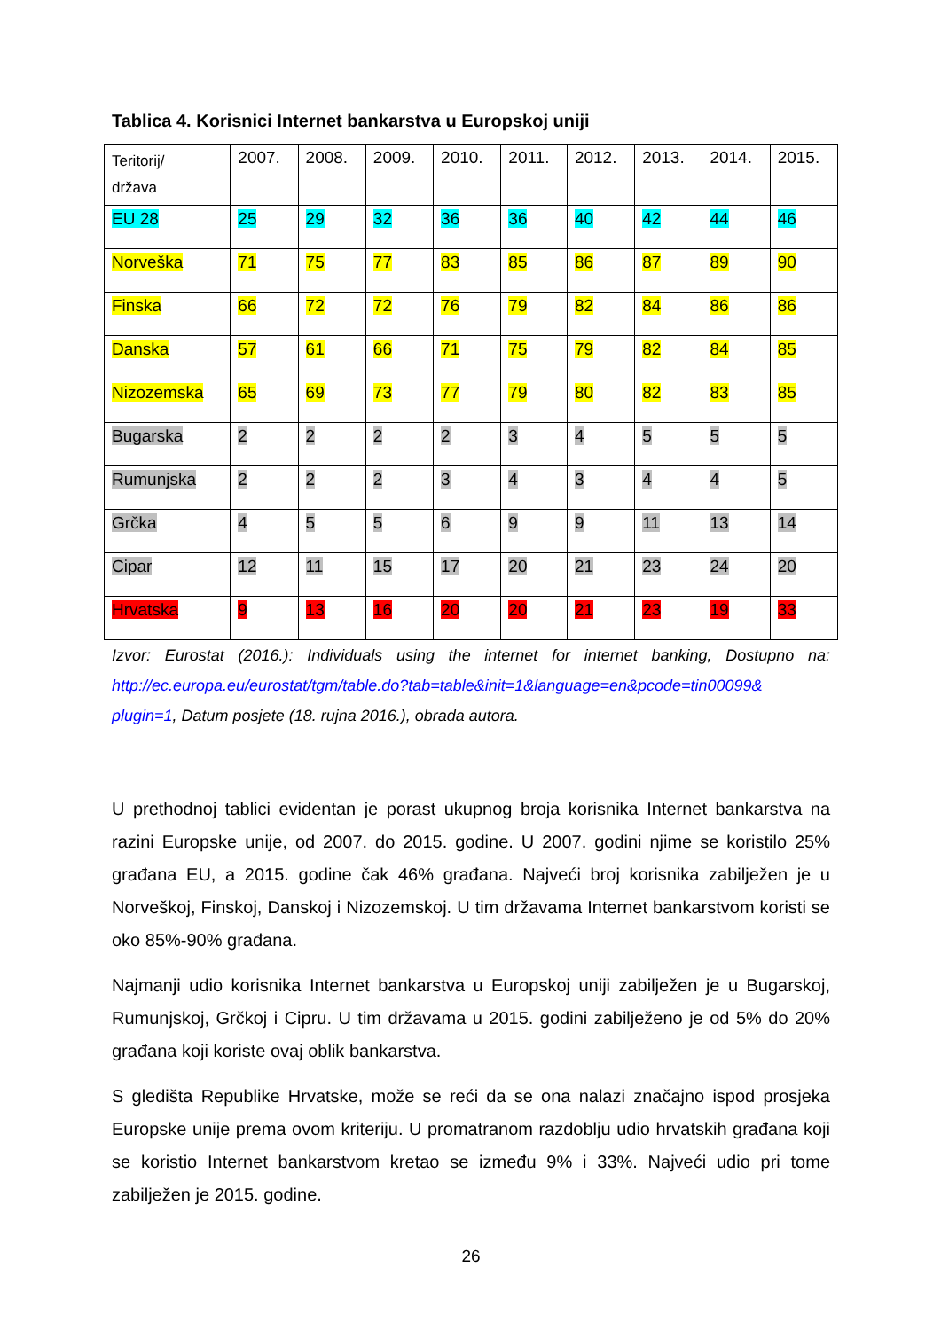Tablica 4. Korisnici Internet bankarstva u Europskoj uniji
| Teritorij/ država | 2007. | 2008. | 2009. | 2010. | 2011. | 2012. | 2013. | 2014. | 2015. |
| EU 28 | 25 | 29 | 32 | 36 | 36 | 40 | 42 | 44 | 46 |
| Norveška | 71 | 75 | 77 | 83 | 85 | 86 | 87 | 89 | 90 |
| Finska | 66 | 72 | 72 | 76 | 79 | 82 | 84 | 86 | 86 |
| Danska | 57 | 61 | 66 | 71 | 75 | 79 | 82 | 84 | 85 |
| Nizozemska | 65 | 69 | 73 | 77 | 79 | 80 | 82 | 83 | 85 |
| Bugarska | 2 | 2 | 2 | 2 | 3 | 4 | 5 | 5 | 5 |
| Rumunjska | 2 | 2 | 2 | 3 | 4 | 3 | 4 | 4 | 5 |
| Grčka | 4 | 5 | 5 | 6 | 9 | 9 | 11 | 13 | 14 |
| Cipar | 12 | 11 | 15 | 17 | 20 | 21 | 23 | 24 | 20 |
| Hrvatska | 9 | 13 | 16 | 20 | 20 | 21 | 23 | 19 | 33 |
Izvor: Eurostat (2016.): Individuals using the internet for internet banking, Dostupno na: http://ec.europa.eu/eurostat/tgm/table.do?tab=table&init=1&language=en&pcode=tin00099& plugin=1, Datum posjete (18. rujna 2016.), obrada autora.
U prethodnoj tablici evidentan je porast ukupnog broja korisnika Internet bankarstva na razini Europske unije, od 2007. do 2015. godine. U 2007. godini njime se koristilo 25% građana EU, a 2015. godine čak 46% građana. Najveći broj korisnika zabilježen je u Norveškoj, Finskoj, Danskoj i Nizozemskoj. U tim državama Internet bankarstvom koristi se oko 85%-90% građana.
Najmanji udio korisnika Internet bankarstva u Europskoj uniji zabilježen je u Bugarskoj, Rumunjskoj, Grčkoj i Cipru. U tim državama u 2015. godini zabilježeno je od 5% do 20% građana koji koriste ovaj oblik bankarstva.
S gledišta Republike Hrvatske, može se reći da se ona nalazi značajno ispod prosjeka Europske unije prema ovom kriteriju. U promatranom razdoblju udio hrvatskih građana koji se koristio Internet bankarstvom kretao se između 9% i 33%. Najveći udio pri tome zabilježen je 2015. godine.
26